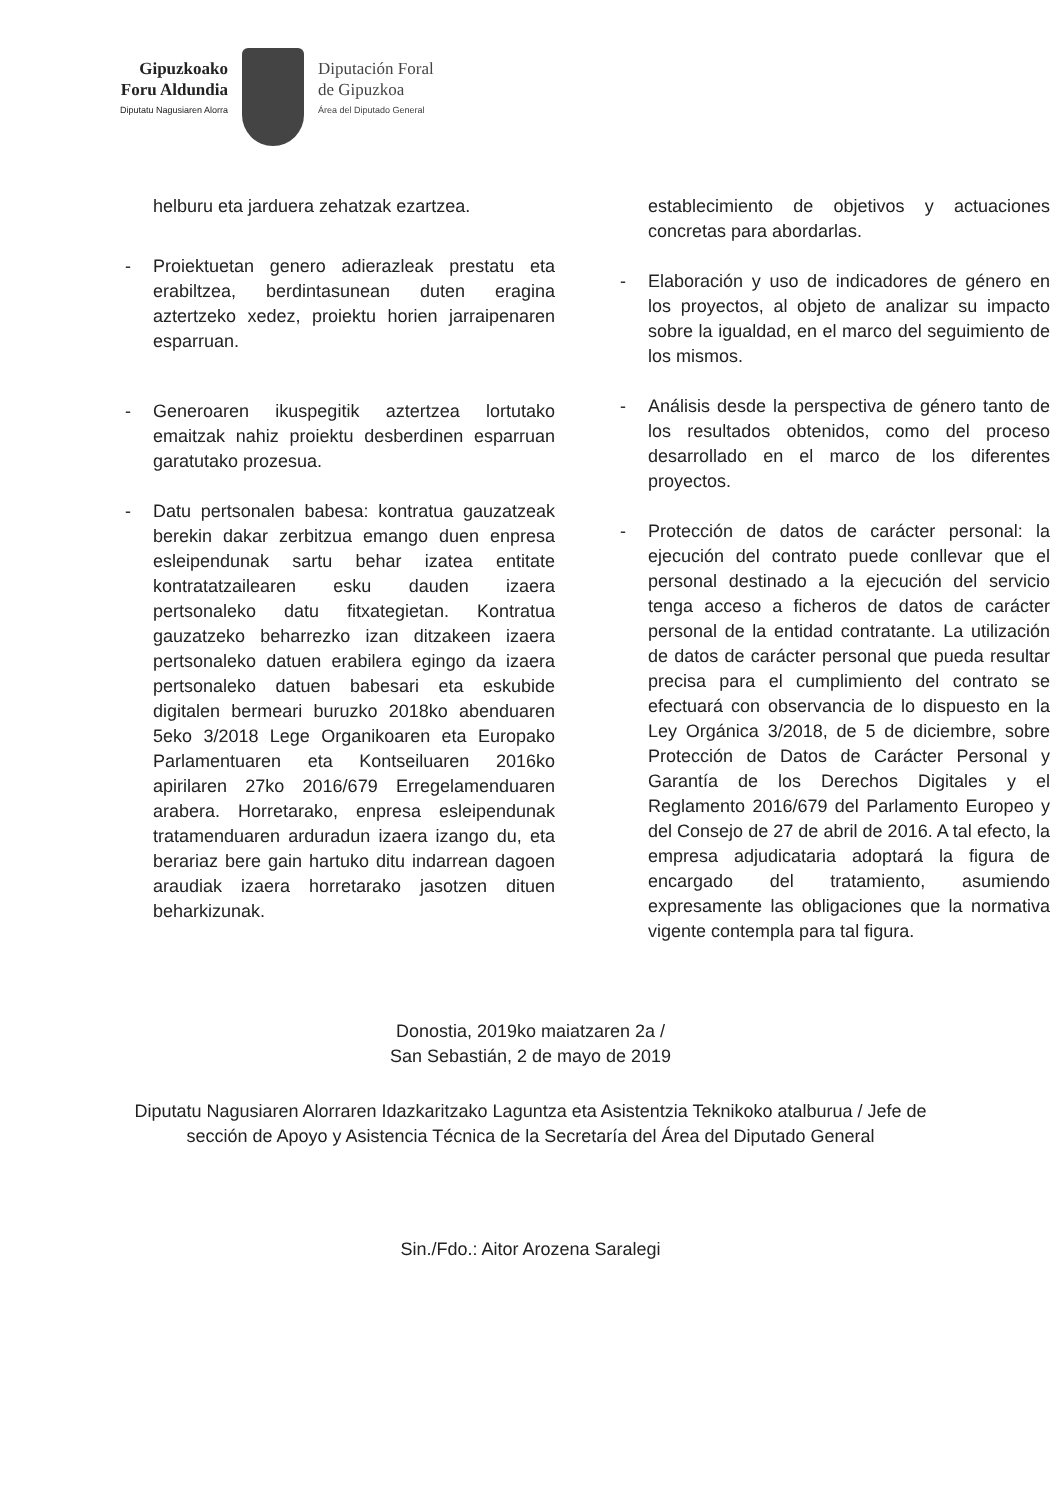Gipuzkoako
Foru Aldundia
Diputatu Nagusiaren Alorra
Diputación Foral
de Gipuzkoa
Área del Diputado General
helburu eta jarduera zehatzak ezartzea.
- Proiektuetan genero adierazleak prestatu eta erabiltzea, berdintasunean duten eragina aztertzeko xedez, proiektu horien jarraipenaren esparruan.
- Generoaren ikuspegitik aztertzea lortutako emaitzak nahiz proiektu desberdinen esparruan garatutako prozesua.
- Datu pertsonalen babesa: kontratua gauzatzeak berekin dakar zerbitzua emango duen enpresa esleipendunak sartu behar izatea entitate kontratatzailearen esku dauden izaera pertsonaleko datu fitxategietan. Kontratua gauzatzeko beharrezko izan ditzakeen izaera pertsonaleko datuen erabilera egingo da izaera pertsonaleko datuen babesari eta eskubide digitalen bermeari buruzko 2018ko abenduaren 5eko 3/2018 Lege Organikoaren eta Europako Parlamentuaren eta Kontseiluaren 2016ko apirilaren 27ko 2016/679 Erregelamenduaren arabera. Horretarako, enpresa esleipendunak tratamenduaren arduradun izaera izango du, eta berariaz bere gain hartuko ditu indarrean dagoen araudiak izaera horretarako jasotzen dituen beharkizunak.
establecimiento de objetivos y actuaciones concretas para abordarlas.
- Elaboración y uso de indicadores de género en los proyectos, al objeto de analizar su impacto sobre la igualdad, en el marco del seguimiento de los mismos.
- Análisis desde la perspectiva de género tanto de los resultados obtenidos, como del proceso desarrollado en el marco de los diferentes proyectos.
- Protección de datos de carácter personal: la ejecución del contrato puede conllevar que el personal destinado a la ejecución del servicio tenga acceso a ficheros de datos de carácter personal de la entidad contratante. La utilización de datos de carácter personal que pueda resultar precisa para el cumplimiento del contrato se efectuará con observancia de lo dispuesto en la Ley Orgánica 3/2018, de 5 de diciembre, sobre Protección de Datos de Carácter Personal y Garantía de los Derechos Digitales y el Reglamento 2016/679 del Parlamento Europeo y del Consejo de 27 de abril de 2016. A tal efecto, la empresa adjudicataria adoptará la figura de encargado del tratamiento, asumiendo expresamente las obligaciones que la normativa vigente contempla para tal figura.
Donostia, 2019ko maiatzaren 2a /
San Sebastián, 2 de mayo de 2019
Diputatu Nagusiaren Alorraren Idazkaritzako Laguntza eta Asistentzia Teknikoko atalburua / Jefe de sección de Apoyo y Asistencia Técnica de la Secretaría del Área del Diputado General
Sin./Fdo.: Aitor Arozena Saralegi